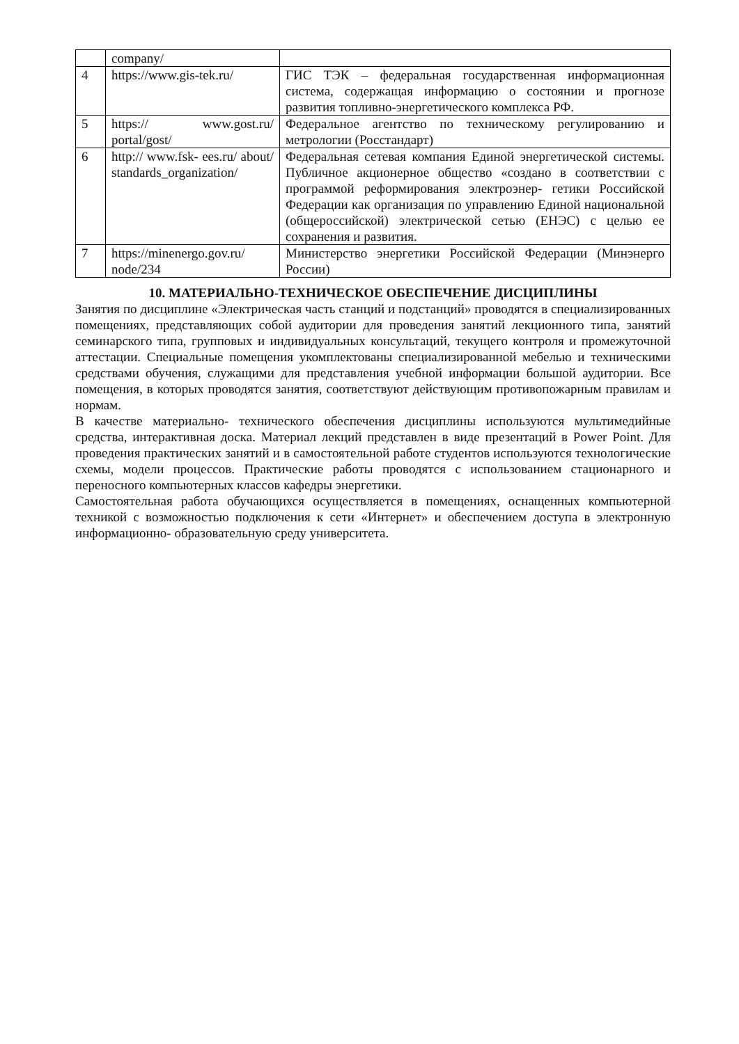| | company/ | |
| 4 | https://www.gis-tek.ru/ | ГИС ТЭК – федеральная государственная информационная система, содержащая информацию о состоянии и прогнозе развития топливно-энергетического комплекса РФ. |
| 5 | https:// www.gost.ru/ portal/gost/ | Федеральное агентство по техническому регулированию и метрологии (Росстандарт) |
| 6 | http:// www.fsk- ees.ru/ about/ standards_organization/ | Федеральная сетевая компания Единой энергетической системы. Публичное акционерное общество «создано в соответствии с программой реформирования электроэнер- гетики Российской Федерации как организация по управлению Единой национальной (общероссийской) электрической сетью (ЕНЭС) с целью ее сохранения и развития. |
| 7 | https://minenergo.gov.ru/ node/234 | Министерство энергетики Российской Федерации (Минэнерго России) |
10. МАТЕРИАЛЬНО-ТЕХНИЧЕСКОЕ ОБЕСПЕЧЕНИЕ ДИСЦИПЛИНЫ
Занятия по дисциплине «Электрическая часть станций и подстанций» проводятся в специализированных помещениях, представляющих собой аудитории для проведения занятий лекционного типа, занятий семинарского типа, групповых и индивидуальных консультаций, текущего контроля и промежуточной аттестации. Специальные помещения укомплектованы специализированной мебелью и техническими средствами обучения, служащими для представления учебной информации большой аудитории. Все помещения, в которых проводятся занятия, соответствуют действующим противопожарным правилам и нормам.
В качестве материально- технического обеспечения дисциплины используются мультимедийные средства, интерактивная доска. Материал лекций представлен в виде презентаций в Power Point. Для проведения практических занятий и в самостоятельной работе студентов используются технологические схемы, модели процессов. Практические работы проводятся с использованием стационарного и переносного компьютерных классов кафедры энергетики.
Самостоятельная работа обучающихся осуществляется в помещениях, оснащенных компьютерной техникой с возможностью подключения к сети «Интернет» и обеспечением доступа в электронную информационно- образовательную среду университета.